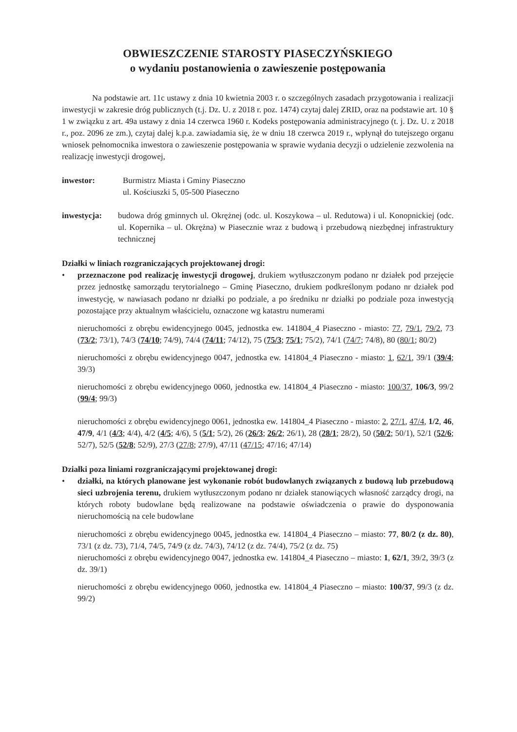OBWIESZCZENIE STAROSTY PIASECZYŃSKIEGO
o wydaniu postanowienia o zawieszenie postępowania
Na podstawie art. 11c ustawy z dnia 10 kwietnia 2003 r. o szczególnych zasadach przygotowania i realizacji inwestycji w zakresie dróg publicznych (t.j. Dz. U. z 2018 r. poz. 1474) czytaj dalej ZRID, oraz na podstawie art. 10 § 1 w związku z art. 49a ustawy z dnia 14 czerwca 1960 r. Kodeks postępowania administracyjnego (t. j. Dz. U. z 2018 r., poz. 2096 ze zm.), czytaj dalej k.p.a. zawiadamia się, że w dniu 18 czerwca 2019 r., wpłynął do tutejszego organu wniosek pełnomocnika inwestora o zawieszenie postępowania w sprawie wydania decyzji o udzielenie zezwolenia na realizację inwestycji drogowej,
inwestor: Burmistrz Miasta i Gminy Piaseczno
ul. Kościuszki 5, 05-500 Piaseczno
inwestycja: budowa dróg gminnych ul. Okrężnej (odc. ul. Koszykowa – ul. Redutowa) i ul. Konopnickiej (odc. ul. Kopernika – ul. Okrężna) w Piasecznie wraz z budową i przebudową niezbędnej infrastruktury technicznej
Działki w liniach rozgraniczających projektowanej drogi:
• przeznaczone pod realizację inwestycji drogowej, drukiem wytłuszczonym podano nr działek pod przejęcie przez jednostkę samorządu terytorialnego – Gminę Piaseczno, drukiem podkreślonym podano nr działek pod inwestycję, w nawiasach podano nr działki po podziale, a po średniku nr działki po podziale poza inwestycją pozostające przy aktualnym właścicielu, oznaczone wg katastru numerami
nieruchomości z obrębu ewidencyjnego 0045, jednostka ew. 141804_4 Piaseczno - miasto: 77, 79/1, 79/2, 73 (73/2; 73/1), 74/3 (74/10; 74/9), 74/4 (74/11; 74/12), 75 (75/3; 75/1; 75/2), 74/1 (74/7; 74/8), 80 (80/1; 80/2)
nieruchomości z obrębu ewidencyjnego 0047, jednostka ew. 141804_4 Piaseczno - miasto: 1, 62/1, 39/1 (39/4; 39/3)
nieruchomości z obrębu ewidencyjnego 0060, jednostka ew. 141804_4 Piaseczno - miasto: 100/37, 106/3, 99/2 (99/4; 99/3)
nieruchomości z obrębu ewidencyjnego 0061, jednostka ew. 141804_4 Piaseczno - miasto: 2, 27/1, 47/4, 1/2, 46, 47/9, 4/1 (4/3; 4/4), 4/2 (4/5; 4/6), 5 (5/1; 5/2), 26 (26/3; 26/2; 26/1), 28 (28/1; 28/2), 50 (50/2; 50/1), 52/1 (52/6; 52/7), 52/5 (52/8; 52/9), 27/3 (27/8; 27/9), 47/11 (47/15; 47/16; 47/14)
Działki poza liniami rozgraniczającymi projektowanej drogi:
• działki, na których planowane jest wykonanie robót budowlanych związanych z budową lub przebudową sieci uzbrojenia terenu, drukiem wytłuszczonym podano nr działek stanowiących własność zarządcy drogi, na których roboty budowlane będą realizowane na podstawie oświadczenia o prawie do dysponowania nieruchomością na cele budowlane
nieruchomości z obrębu ewidencyjnego 0045, jednostka ew. 141804_4 Piaseczno – miasto: 77, 80/2 (z dz. 80), 73/1 (z dz. 73), 71/4, 74/5, 74/9 (z dz. 74/3), 74/12 (z dz. 74/4), 75/2 (z dz. 75)
nieruchomości z obrębu ewidencyjnego 0047, jednostka ew. 141804_4 Piaseczno – miasto: 1, 62/1, 39/2, 39/3 (z dz. 39/1)
nieruchomości z obrębu ewidencyjnego 0060, jednostka ew. 141804_4 Piaseczno – miasto: 100/37, 99/3 (z dz. 99/2)